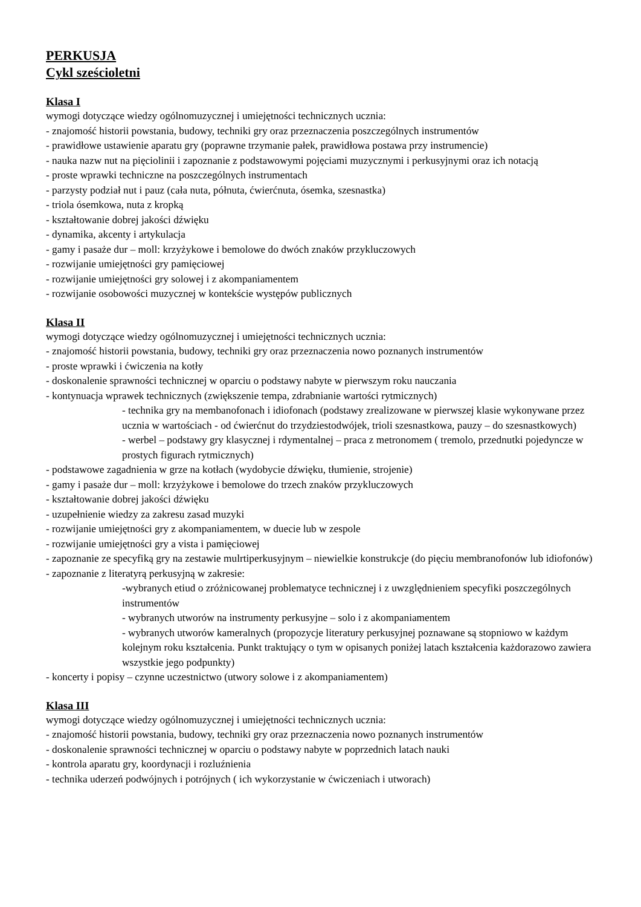PERKUSJA
Cykl sześcioletni
Klasa I
wymogi dotyczące wiedzy ogólnomuzycznej i umiejętności technicznych ucznia:
- znajomość historii powstania, budowy, techniki gry oraz przeznaczenia poszczególnych instrumentów
- prawidłowe ustawienie aparatu gry (poprawne trzymanie pałek, prawidłowa postawa przy instrumencie)
- nauka nazw nut na pięciolinii i zapoznanie z podstawowymi pojęciami muzycznymi i perkusyjnymi oraz ich notacją
- proste wprawki techniczne na poszczególnych instrumentach
- parzysty podział nut i pauz (cała nuta, półnuta, ćwierćnuta, ósemka, szesnastka)
- triola ósemkowa, nuta z kropką
- kształtowanie dobrej jakości dźwięku
- dynamika, akcenty i artykulacja
- gamy i pasaże dur – moll: krzyżykowe i bemolowe do dwóch znaków przykluczowych
- rozwijanie umiejętności gry pamięciowej
- rozwijanie umiejętności gry solowej i z akompaniamentem
- rozwijanie osobowości muzycznej w kontekście występów publicznych
Klasa II
wymogi dotyczące wiedzy ogólnomuzycznej i umiejętności technicznych ucznia:
- znajomość historii powstania, budowy, techniki gry oraz przeznaczenia nowo poznanych instrumentów
- proste wprawki i ćwiczenia na kotły
- doskonalenie sprawności technicznej w oparciu o podstawy nabyte w pierwszym roku nauczania
- kontynuacja wprawek technicznych (zwiększenie tempa, zdrabnianie wartości rytmicznych)
- technika gry na membanofonach i idiofonach (podstawy zrealizowane w pierwszej klasie wykonywane przez ucznia w wartościach - od ćwierćnut do trzydziestodwójek, trioli szesnastkowa, pauzy – do szesnastkowych)
- werbel – podstawy gry klasycznej i rdymentalnej – praca z metronomem ( tremolo, przednutki pojedyncze w prostych figurach rytmicznych)
- podstawowe zagadnienia w grze na kotłach (wydobycie dźwięku, tłumienie, strojenie)
- gamy i pasaże dur – moll: krzyżykowe i bemolowe do trzech znaków przykluczowych
- kształtowanie dobrej jakości dźwięku
- uzupełnienie wiedzy za zakresu zasad muzyki
- rozwijanie umiejętności gry z akompaniamentem, w duecie lub w zespole
- rozwijanie umiejętności gry a vista i pamięciowej
- zapoznanie ze specyfiką gry na zestawie mulrtiperkusyjnym – niewielkie konstrukcje (do pięciu membranofonów lub idiofonów)
- zapoznanie z literatyrą perkusyjną w zakresie:
-wybranych etiud o zróżnicowanej problematyce technicznej i z uwzględnieniem specyfiki poszczególnych instrumentów
- wybranych utworów na instrumenty perkusyjne – solo i z akompaniamentem
- wybranych utworów kameralnych (propozycje literatury perkusyjnej poznawane są stopniowo w każdym kolejnym roku kształcenia. Punkt traktujący o tym w opisanych poniżej latach kształcenia każdorazowo zawiera wszystkie jego podpunkty)
- koncerty i popisy – czynne uczestnictwo (utwory solowe i z akompaniamentem)
Klasa III
wymogi dotyczące wiedzy ogólnomuzycznej i umiejętności technicznych ucznia:
- znajomość historii powstania, budowy, techniki gry oraz przeznaczenia nowo poznanych instrumentów
- doskonalenie sprawności technicznej w oparciu o podstawy nabyte w poprzednich latach nauki
- kontrola aparatu gry, koordynacji i rozluźnienia
- technika uderzeń podwójnych i potrójnych ( ich wykorzystanie w ćwiczeniach i utworach)